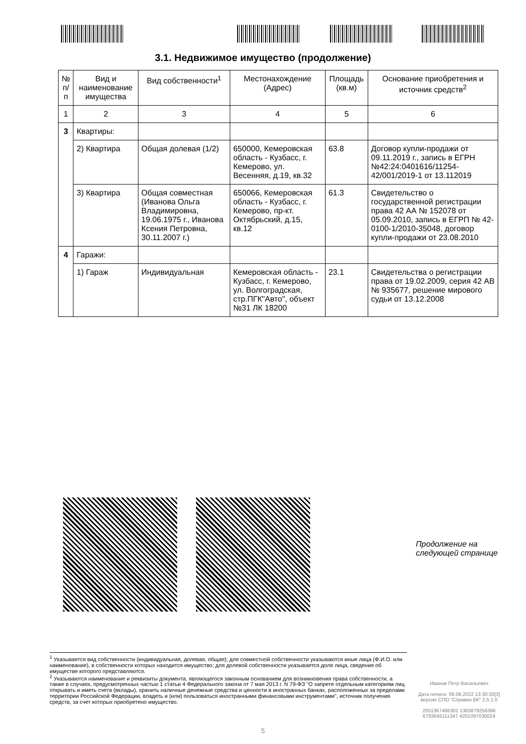3.1. Недвижимое имущество (продолжение)
| № п/п | Вид и наименование имущества | Вид собственности<sup>1</sup> | Местонахождение (Адрес) | Площадь (кв.м) | Основание приобретения и источник средств<sup>2</sup> |
| --- | --- | --- | --- | --- | --- |
| 1 | 2 | 3 | 4 | 5 | 6 |
| 3 | Квартиры: | | | | |
| | 2) Квартира | Общая долевая (1/2) | 650000, Кемеровская область - Кузбасс, г. Кемерово, ул. Весенняя, д.19, кв.32 | 63.8 | Договор купли-продажи от 09.11.2019 г., запись в ЕГРН №42:24:0401616/11254-42/001/2019-1 от 13.112019 |
| | 3) Квартира | Общая совместная (Иванова Ольга Владимировна, 19.06.1975 г., Иванова Ксения Петровна, 30.11.2007 г.) | 650066, Кемеровская область - Кузбасс, г. Кемерово, пр-кт. Октябрьский, д.15, кв.12 | 61.3 | Свидетельство о государственной регистрации права 42 АА № 152078 от 05.09.2010, запись в ЕГРП № 42-0100-1/2010-35048, договор купли-продажи от 23.08.2010 |
| 4 | Гаражи: | | | | |
| | 1) Гараж | Индивидуальная | Кемеровская область - Кузбасс, г. Кемерово, ул. Волгоградская, стр.ПГК"Авто", объект №31 ЛК 18200 | 23.1 | Свидетельства о регистрации права от 19.02.2009, серия 42 АВ № 935677, решение мирового судьи от 13.12.2008 |
Продолжение на
следующей странице
<sup>1</sup> Указывается вид собственности (индивидуальная, долевая, общая); для совместной собственности указываются иные лица (Ф.И.О. или наименование), в собственности которых находится имущество; для долевой собственности указывается доля лица, сведения об имуществе которого представляются.
<sup>2</sup> Указываются наименование и реквизиты документа, являющегося законным основанием для возникновения права собственности, а также в случаях, предусмотренных частью 1 статьи 4 Федерального закона от 7 мая 2013 г. N 79-ФЗ "О запрете отдельным категориям лиц открывать и иметь счета (вклады), хранить наличные денежные средства и ценности в иностранных банках, расположенных за пределами территории Российской Федерации, владеть и (или) пользоваться иностранными финансовыми инструментами", источник получения средств, за счет которых приобретено имущество.
Иванов Петр Васильевич
Дата печати: 09.08.2022 13:30:30[3]
версия СПО "Справки БК" 2.5.1.0
2051367486301 1383879256396
6783045111347 4201097030024
5